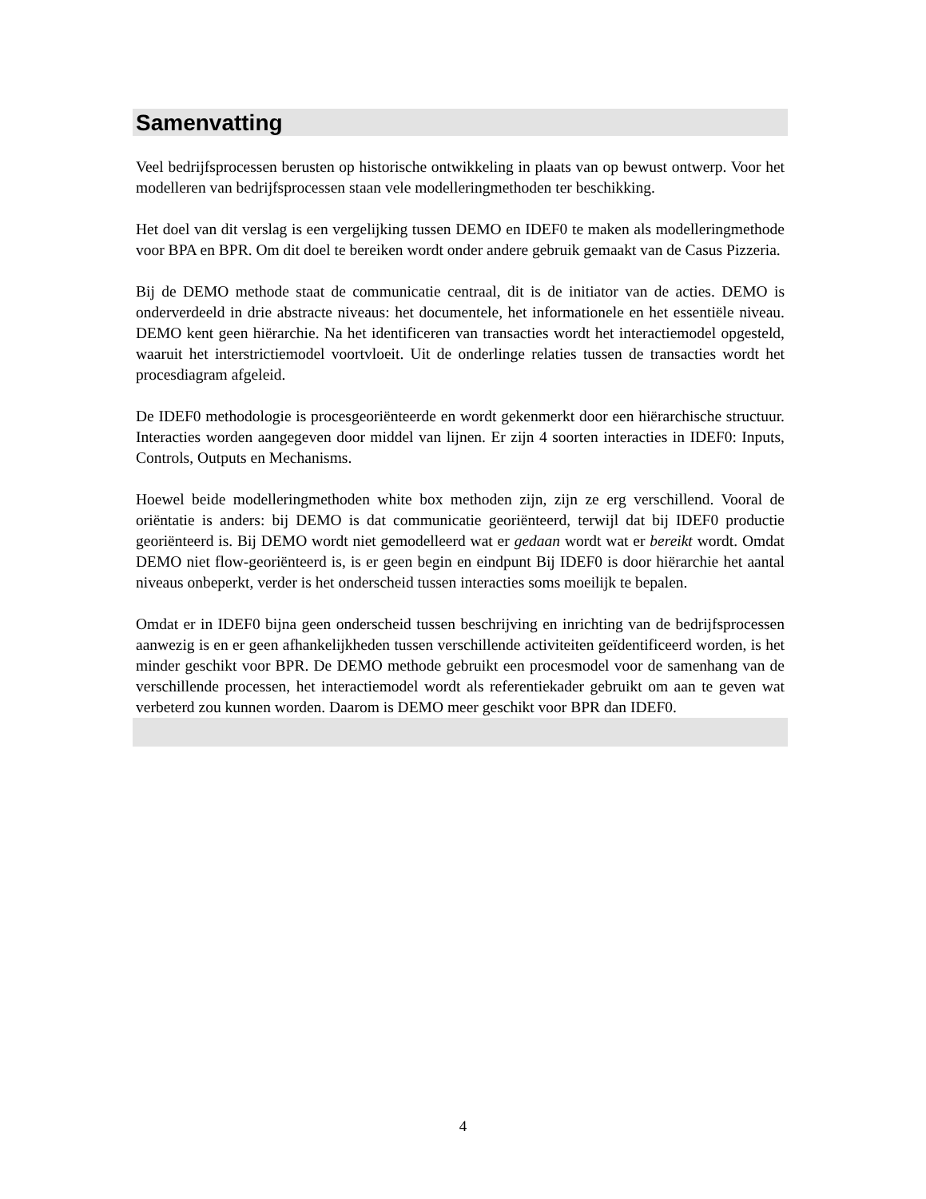Samenvatting
Veel bedrijfsprocessen berusten op historische ontwikkeling in plaats van op bewust ontwerp. Voor het modelleren van bedrijfsprocessen staan vele modelleringmethoden ter beschikking.
Het doel van dit verslag is een vergelijking tussen DEMO en IDEF0 te maken als modelleringmethode voor BPA en BPR. Om dit doel te bereiken wordt onder andere gebruik gemaakt van de Casus Pizzeria.
Bij de DEMO methode staat de communicatie centraal, dit is de initiator van de acties. DEMO is onderverdeeld in drie abstracte niveaus: het documentele, het informationele en het essentiële niveau. DEMO kent geen hiërarchie. Na het identificeren van transacties wordt het interactiemodel opgesteld, waaruit het interstrictiemodel voortvloeit. Uit de onderlinge relaties tussen de transacties wordt het procesdiagram afgeleid.
De IDEF0 methodologie is procesgeoriënteerde en wordt gekenmerkt door een hiërarchische structuur. Interacties worden aangegeven door middel van lijnen. Er zijn 4 soorten interacties in IDEF0: Inputs, Controls, Outputs en Mechanisms.
Hoewel beide modelleringmethoden white box methoden zijn, zijn ze erg verschillend. Vooral de oriëntatie is anders: bij DEMO is dat communicatie georiënteerd, terwijl dat bij IDEF0 productie georiënteerd is. Bij DEMO wordt niet gemodelleerd wat er gedaan wordt wat er bereikt wordt. Omdat DEMO niet flow-georiënteerd is, is er geen begin en eindpunt Bij IDEF0 is door hiërarchie het aantal niveaus onbeperkt, verder is het onderscheid tussen interacties soms moeilijk te bepalen.
Omdat er in IDEF0 bijna geen onderscheid tussen beschrijving en inrichting van de bedrijfsprocessen aanwezig is en er geen afhankelijkheden tussen verschillende activiteiten geïdentificeerd worden, is het minder geschikt voor BPR. De DEMO methode gebruikt een procesmodel voor de samenhang van de verschillende processen, het interactiemodel wordt als referentiekader gebruikt om aan te geven wat verbeterd zou kunnen worden. Daarom is DEMO meer geschikt voor BPR dan IDEF0.
4